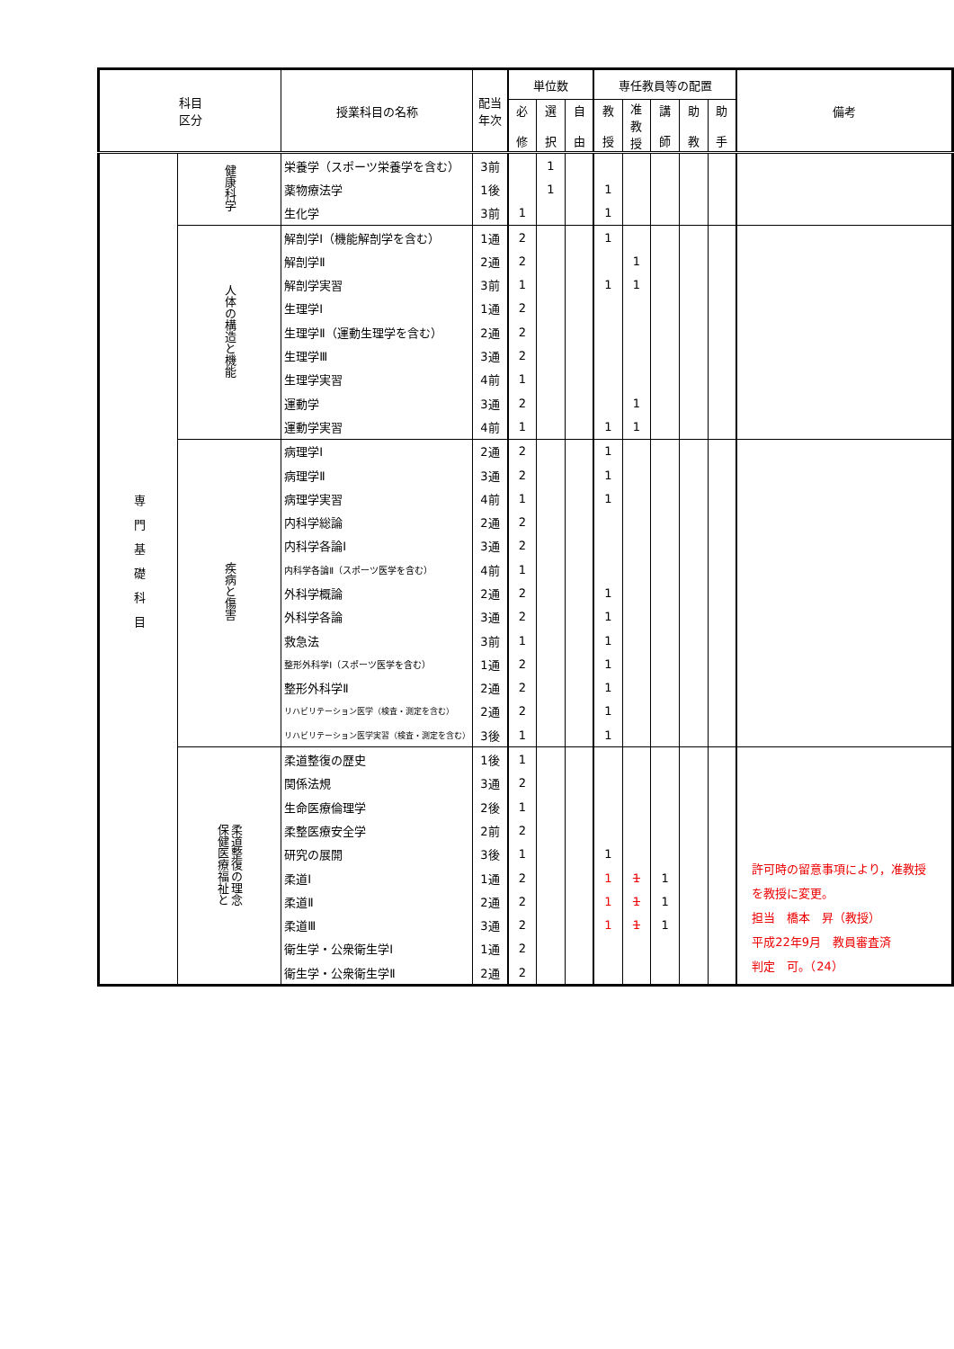| 科目 区分 | | 授業科目の名称 | 配当 年次 | 単位数 | | | 専任教員等の配置 | | | | | 備考 |
| --- | --- | --- | --- | --- | --- | --- | --- | --- | --- | --- | --- | --- |
| | | | | 必 修 | 選 択 | 自 由 | 教 授 | 准 教 授 | 講 師 | 助 教 | 助 手 | |
| 専門基礎科目 | 健康科学 | 栄養学（スポーツ栄養学を含む） | 3前 | | 1 | | | | | | | |
| | | 薬物療法学 | 1後 | | 1 | | 1 | | | | | |
| | | 生化学 | 3前 | 1 | | | 1 | | | | | |
| | 人体の構造と機能 | 解剖学Ⅰ（機能解剖学を含む） | 1通 | 2 | | | 1 | | | | | |
| | | 解剖学Ⅱ | 2通 | 2 | | | | 1 | | | | |
| | | 解剖学実習 | 3前 | 1 | | | 1 | 1 | | | | |
| | | 生理学Ⅰ | 1通 | 2 | | | | | | | | |
| | | 生理学Ⅱ（運動生理学を含む） | 2通 | 2 | | | | | | | | |
| | | 生理学Ⅲ | 3通 | 2 | | | | | | | | |
| | | 生理学実習 | 4前 | 1 | | | | | | | | |
| | | 運動学 | 3通 | 2 | | | | 1 | | | | |
| | | 運動学実習 | 4前 | 1 | | | 1 | 1 | | | | |
| | 疾病と傷害 | 病理学Ⅰ | 2通 | 2 | | | 1 | | | | | |
| | | 病理学Ⅱ | 3通 | 2 | | | 1 | | | | | |
| | | 病理学実習 | 4前 | 1 | | | 1 | | | | | |
| | | 内科学総論 | 2通 | 2 | | | | | | | | |
| | | 内科学各論Ⅰ | 3通 | 2 | | | | | | | | |
| | | 内科学各論Ⅱ（スポーツ医学を含む） | 4前 | 1 | | | | | | | | |
| | | 外科学概論 | 2通 | 2 | | | 1 | | | | | |
| | | 外科学各論 | 3通 | 2 | | | 1 | | | | | |
| | | 救急法 | 3前 | 1 | | | 1 | | | | | |
| | | 整形外科学Ⅰ（スポーツ医学を含む） | 1通 | 2 | | | 1 | | | | | |
| | | 整形外科学Ⅱ | 2通 | 2 | | | 1 | | | | | |
| | | リハビリテーション医学（検査・測定を含む） | 2通 | 2 | | | 1 | | | | | |
| | | リハビリテーション医学実習（検査・測定を含む） | 3後 | 1 | | | 1 | | | | | |
| | 柔道整復の理念 保健医療福祉と | 柔道整復の歴史 | 1後 | 1 | | | | | | | | 許可時の留意事項により，准教授 を教授に変更。 担当 橋本 昇（教授） 平成22年9月 教員審査済 判定 可。（24） |
| | | 関係法規 | 3通 | 2 | | | | | | | | |
| | | 生命医療倫理学 | 2後 | 1 | | | | | | | | |
| | | 柔整医療安全学 | 2前 | 2 | | | | | | | | |
| | | 研究の展開 | 3後 | 1 | | | 1 | | | | | |
| | | 柔道Ⅰ | 1通 | 2 | | | 1 | 1 | 1 | | | |
| | | 柔道Ⅱ | 2通 | 2 | | | 1 | 1 | 1 | | | |
| | | 柔道Ⅲ | 3通 | 2 | | | 1 | 1 | 1 | | | |
| | | 衛生学・公衆衛生学Ⅰ | 1通 | 2 | | | | | | | | |
| | | 衛生学・公衆衛生学Ⅱ | 2通 | 2 | | | | | | | | |